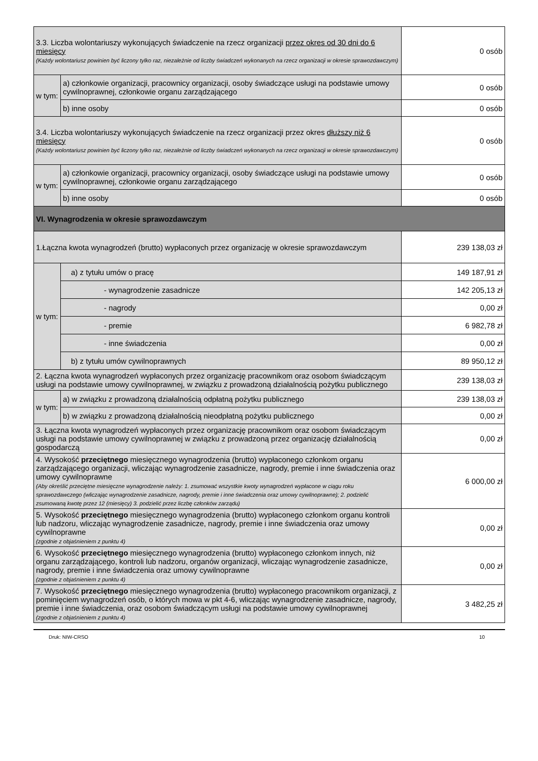| 3.3. Liczba wolontariuszy wykonujących świadczenie na rzecz organizacji przez okres od 30 dni do 6 miesięcy (Każdy wolontariusz powinien być liczony tylko raz, niezależnie od liczby świadczeń wykonanych na rzecz organizacji w okresie sprawozdawczym) | | 0 osób |
| w tym: | a) członkowie organizacji, pracownicy organizacji, osoby świadczące usługi na podstawie umowy cywilnoprawnej, członkowie organu zarządzającego | 0 osób |
| | b) inne osoby | 0 osób |
| 3.4. Liczba wolontariuszy wykonujących świadczenie na rzecz organizacji przez okres dłuższy niż 6 miesięcy (Każdy wolontariusz powinien być liczony tylko raz, niezależnie od liczby świadczeń wykonanych na rzecz organizacji w okresie sprawozdawczym) | | 0 osób |
| w tym: | a) członkowie organizacji, pracownicy organizacji, osoby świadczące usługi na podstawie umowy cywilnoprawnej, członkowie organu zarządzającego | 0 osób |
| | b) inne osoby | 0 osób |
| VI. Wynagrodzenia w okresie sprawozdawczym | | |
| 1.Łączna kwota wynagrodzeń (brutto) wypłaconych przez organizację w okresie sprawozdawczym | | 239 138,03 zł |
| w tym: | a) z tytułu umów o pracę | 149 187,91 zł |
| | - wynagrodzenie zasadnicze | 142 205,13 zł |
| | - nagrody | 0,00 zł |
| | - premie | 6 982,78 zł |
| | - inne świadczenia | 0,00 zł |
| | b) z tytułu umów cywilnoprawnych | 89 950,12 zł |
| 2. Łączna kwota wynagrodzeń wypłaconych przez organizację pracownikom oraz osobom świadczącym usługi na podstawie umowy cywilnoprawnej, w związku z prowadzoną działalnością pożytku publicznego | | 239 138,03 zł |
| w tym: | a) w związku z prowadzoną działalnością odpłatną pożytku publicznego | 239 138,03 zł |
| | b) w związku z prowadzoną działalnością nieodpłatną pożytku publicznego | 0,00 zł |
| 3. Łączna kwota wynagrodzeń wypłaconych przez organizację pracownikom oraz osobom świadczącym usługi na podstawie umowy cywilnoprawnej w związku z prowadzoną przez organizację działalnością gospodarczą | | 0,00 zł |
| 4. Wysokość przeciętnego miesięcznego wynagrodzenia (brutto) wypłaconego członkom organu zarządzającego organizacji, wliczając wynagrodzenie zasadnicze, nagrody, premie i inne świadczenia oraz umowy cywilnoprawne (Aby określić przeciętne miesięczne wynagrodzenie należy: 1. zsumować wszystkie kwoty wynagrodzeń wypłacone w ciągu roku sprawozdawczego (wliczając wynagrodzenie zasadnicze, nagrody, premie i inne świadczenia oraz umowy cywilnoprawne); 2. podzielić zsumowaną kwotę przez 12 (miesięcy) 3. podzielić przez liczbę członków zarządu) | | 6 000,00 zł |
| 5. Wysokość przeciętnego miesięcznego wynagrodzenia (brutto) wypłaconego członkom organu kontroli lub nadzoru, wliczając wynagrodzenie zasadnicze, nagrody, premie i inne świadczenia oraz umowy cywilnoprawne (zgodnie z objaśnieniem z punktu 4) | | 0,00 zł |
| 6. Wysokość przeciętnego miesięcznego wynagrodzenia (brutto) wypłaconego członkom innych, niż organu zarządzającego, kontroli lub nadzoru, organów organizacji, wliczając wynagrodzenie zasadnicze, nagrody, premie i inne świadczenia oraz umowy cywilnoprawne (zgodnie z objaśnieniem z punktu 4) | | 0,00 zł |
| 7. Wysokość przeciętnego miesięcznego wynagrodzenia (brutto) wypłaconego pracownikom organizacji, z pominięciem wynagrodzeń osób, o których mowa w pkt 4-6, wliczając wynagrodzenie zasadnicze, nagrody, premie i inne świadczenia, oraz osobom świadczącym usługi na podstawie umowy cywilnoprawnej (zgodnie z objaśnieniem z punktu 4) | | 3 482,25 zł |
Druk: NIW-CRSO 10